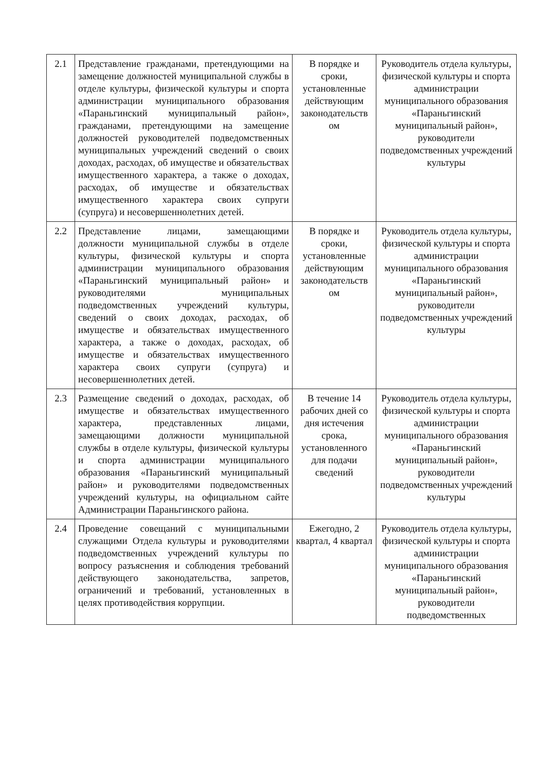| 2.1 | Представление гражданами, претендующими на замещение должностей муниципальной службы в отделе культуры, физической культуры и спорта администрации муниципального образования «Параньгинский муниципальный район», гражданами, претендующими на замещение должностей руководителей подведомственных муниципальных учреждений сведений о своих доходах, расходах, об имуществе и обязательствах имущественного характера, а также о доходах, расходах, об имуществе и обязательствах имущественного характера своих супруги (супруга) и несовершеннолетних детей. | В порядке и сроки, установленные действующим законодательств ом | Руководитель отдела культуры, физической культуры и спорта администрации муниципального образования «Параньгинский муниципальный район», руководители подведомственных учреждений культуры |
| 2.2 | Представление лицами, замещающими должности муниципальной службы в отделе культуры, физической культуры и спорта администрации муниципального образования «Параньгинский муниципальный район» и руководителями муниципальных подведомственных учреждений культуры, сведений о своих доходах, расходах, об имуществе и обязательствах имущественного характера, а также о доходах, расходах, об имуществе и обязательствах имущественного характера своих супруги (супруга) и несовершеннолетних детей. | В порядке и сроки, установленные действующим законодательств ом | Руководитель отдела культуры, физической культуры и спорта администрации муниципального образования «Параньгинский муниципальный район», руководители подведомственных учреждений культуры |
| 2.3 | Размещение сведений о доходах, расходах, об имуществе и обязательствах имущественного характера, представленных лицами, замещающими должности муниципальной службы в отделе культуры, физической культуры и спорта администрации муниципального образования «Параньгинский муниципальный район» и руководителями подведомственных учреждений культуры, на официальном сайте Администрации Параньгинского района. | В течение 14 рабочих дней со дня истечения срока, установленного для подачи сведений | Руководитель отдела культуры, физической культуры и спорта администрации муниципального образования «Параньгинский муниципальный район», руководители подведомственных учреждений культуры |
| 2.4 | Проведение совещаний с муниципальными служащими Отдела культуры и руководителями подведомственных учреждений культуры по вопросу разъяснения и соблюдения требований действующего законодательства, запретов, ограничений и требований, установленных в целях противодействия коррупции. | Ежегодно, 2 квартал, 4 квартал | Руководитель отдела культуры, физической культуры и спорта администрации муниципального образования «Параньгинский муниципальный район», руководители подведомственных |